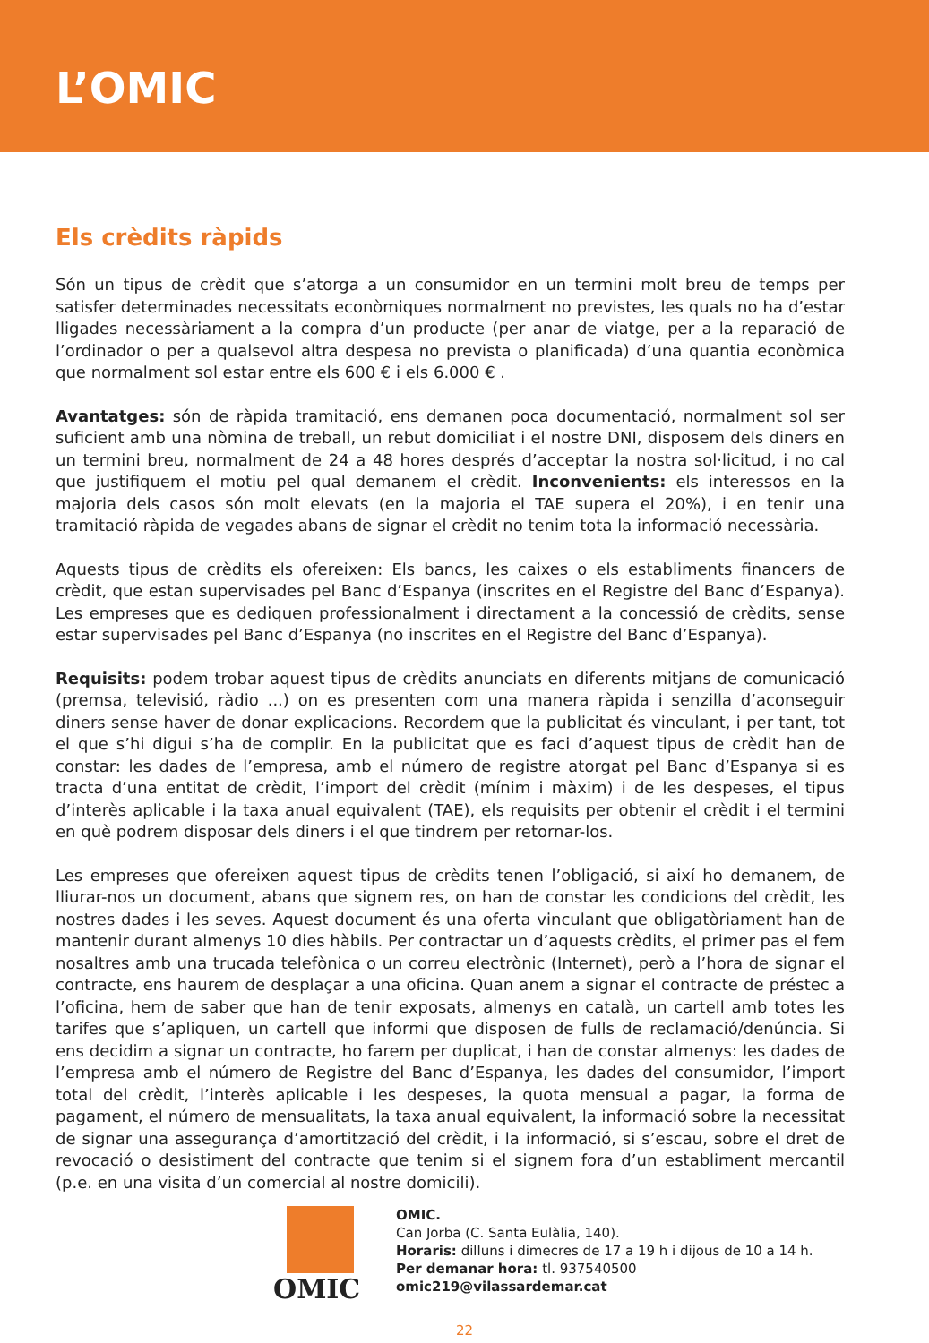L’OMIC
Els crèdits ràpids
Són un tipus de crèdit que s’atorga a un consumidor en un termini molt breu de temps per satisfer determinades necessitats econòmiques normalment no previstes, les quals no ha d’estar lligades necessàriament a la compra d’un producte (per anar de viatge, per a la reparació de l’ordinador o per a qualsevol altra despesa no prevista o planificada) d’una quantia econòmica que normalment sol estar entre els 600 € i els 6.000 € .
Avantatges: són de ràpida tramitació, ens demanen poca documentació, normalment sol ser suficient amb una nòmina de treball, un rebut domiciliat i el nostre DNI, disposem dels diners en un termini breu, normalment de 24 a 48 hores després d’acceptar la nostra sol·licitud, i no cal que justifiquem el motiu pel qual demanem el crèdit. Inconvenients: els interessos en la majoria dels casos són molt elevats (en la majoria el TAE supera el 20%), i en tenir una tramitació ràpida de vegades abans de signar el crèdit no tenim tota la informació necessària.
Aquests tipus de crèdits els ofereixen: Els bancs, les caixes o els establiments financers de crèdit, que estan supervisades pel Banc d’Espanya (inscrites en el Registre del Banc d’Espanya). Les empreses que es dediquen professionalment i directament a la concessió de crèdits, sense estar supervisades pel Banc d’Espanya (no inscrites en el Registre del Banc d’Espanya).
Requisits: podem trobar aquest tipus de crèdits anunciats en diferents mitjans de comunicació (premsa, televisió, ràdio ...) on es presenten com una manera ràpida i senzilla d’aconseguir diners sense haver de donar explicacions. Recordem que la publicitat és vinculant, i per tant, tot el que s’hi digui s’ha de complir. En la publicitat que es faci d’aquest tipus de crèdit han de constar: les dades de l’empresa, amb el número de registre atorgat pel Banc d’Espanya si es tracta d’una entitat de crèdit, l’import del crèdit (mínim i màxim) i de les despeses, el tipus d’interès aplicable i la taxa anual equivalent (TAE), els requisits per obtenir el crèdit i el termini en què podrem disposar dels diners i el que tindrem per retornar-los.
Les empreses que ofereixen aquest tipus de crèdits tenen l’obligació, si així ho demanem, de lliurar-nos un document, abans que signem res, on han de constar les condicions del crèdit, les nostres dades i les seves. Aquest document és una oferta vinculant que obligatòriament han de mantenir durant almenys 10 dies hàbils. Per contractar un d’aquests crèdits, el primer pas el fem nosaltres amb una trucada telefònica o un correu electrònic (Internet), però a l’hora de signar el contracte, ens haurem de desplaçar a una oficina. Quan anem a signar el contracte de préstec a l’oficina, hem de saber que han de tenir exposats, almenys en català, un cartell amb totes les tarifes que s’apliquen, un cartell que informi que disposen de fulls de reclamació/denúncia. Si ens decidim a signar un contracte, ho farem per duplicat, i han de constar almenys: les dades de l’empresa amb el número de Registre del Banc d’Espanya, les dades del consumidor, l’import total del crèdit, l’interès aplicable i les despeses, la quota mensual a pagar, la forma de pagament, el número de mensualitats, la taxa anual equivalent, la informació sobre la necessitat de signar una assegurança d’amortització del crèdit, i la informació, si s’escau, sobre el dret de revocació o desistiment del contracte que tenim si el signem fora d’un establiment mercantil (p.e. en una visita d’un comercial al nostre domicili).
OMIC
OMIC.
Can Jorba (C. Santa Eulàlia, 140).
Horaris: dilluns i dimecres de 17 a 19 h i dijous de 10 a 14 h.
Per demanar hora: tl. 937540500
omic219@vilassardemar.cat
22